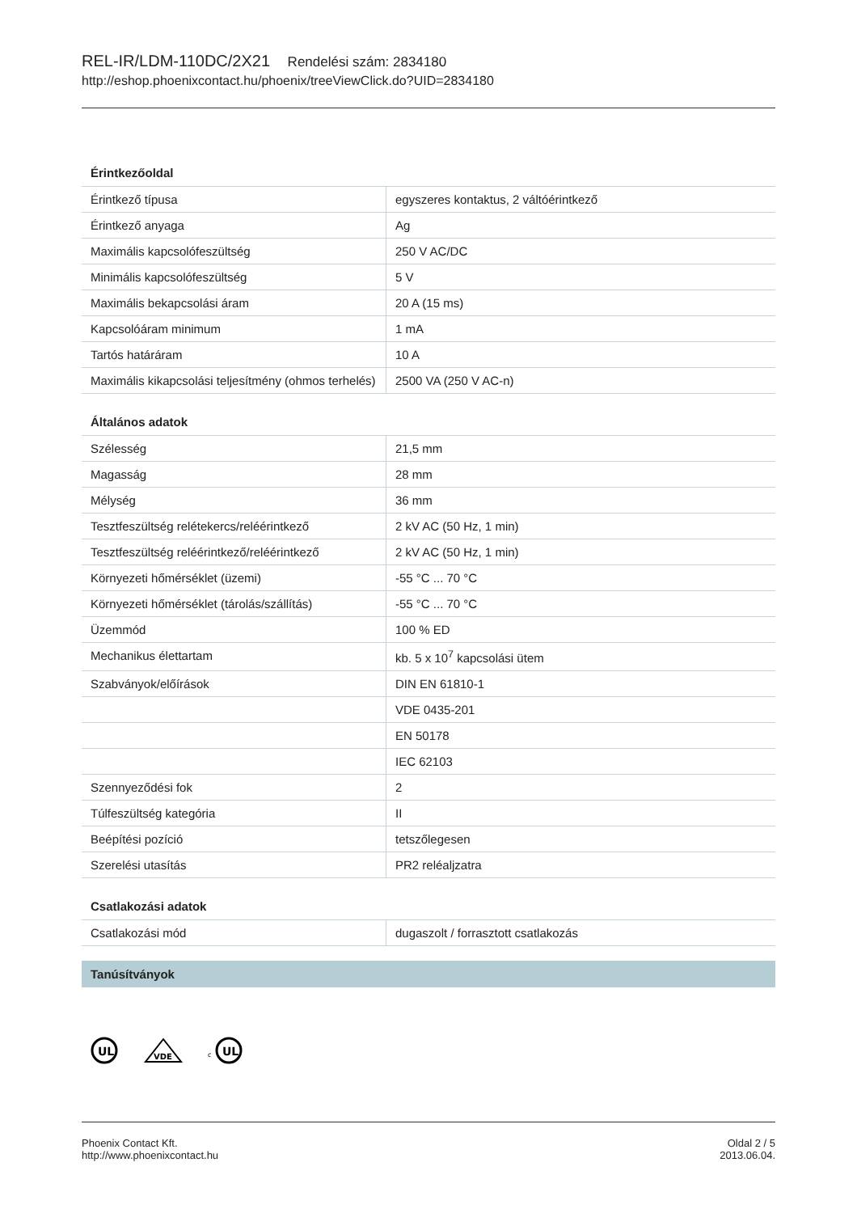REL-IR/LDM-110DC/2X21 Rendelési szám: 2834180
http://eshop.phoenixcontact.hu/phoenix/treeViewClick.do?UID=2834180
| Érintkezőoldal | |
| --- | --- |
| Érintkező típusa | egyszeres kontaktus, 2 váltóérintkező |
| Érintkező anyaga | Ag |
| Maximális kapcsolófeszültség | 250 V AC/DC |
| Minimális kapcsolófeszültség | 5 V |
| Maximális bekapcsolási áram | 20 A (15 ms) |
| Kapcsolóáram minimum | 1 mA |
| Tartós határáram | 10 A |
| Maximális kikapcsolási teljesítmény (ohmos terhelés) | 2500 VA (250 V AC-n) |
| Általános adatok | |
| Szélesség | 21,5 mm |
| Magasság | 28 mm |
| Mélység | 36 mm |
| Tesztfeszültség relétekercs/reléérintkező | 2 kV AC (50 Hz, 1 min) |
| Tesztfeszültség reléérintkező/reléérintkező | 2 kV AC (50 Hz, 1 min) |
| Környezeti hőmérséklet (üzemi) | -55 °C ... 70 °C |
| Környezeti hőmérséklet (tárolás/szállítás) | -55 °C ... 70 °C |
| Üzemmód | 100 % ED |
| Mechanikus élettartam | kb. 5 x 10<sup>7</sup> kapcsolási ütem |
| Szabványok/előírások | DIN EN 61810-1 |
| | VDE 0435-201 |
| | EN 50178 |
| | IEC 62103 |
| Szennyeződési fok | 2 |
| Túlfeszültség kategória | II |
| Beépítési pozíció | tetszőlegesen |
| Szerelési utasítás | PR2 reléaljzatra |
| Csatlakozási adatok | |
| Csatlakozási mód | dugaszolt / forrasztott csatlakozás |
Tanúsítványok
UL
VDE
c
UL
Phoenix Contact Kft.
http://www.phoenixcontact.hu
Oldal 2 / 5
2013.06.04.